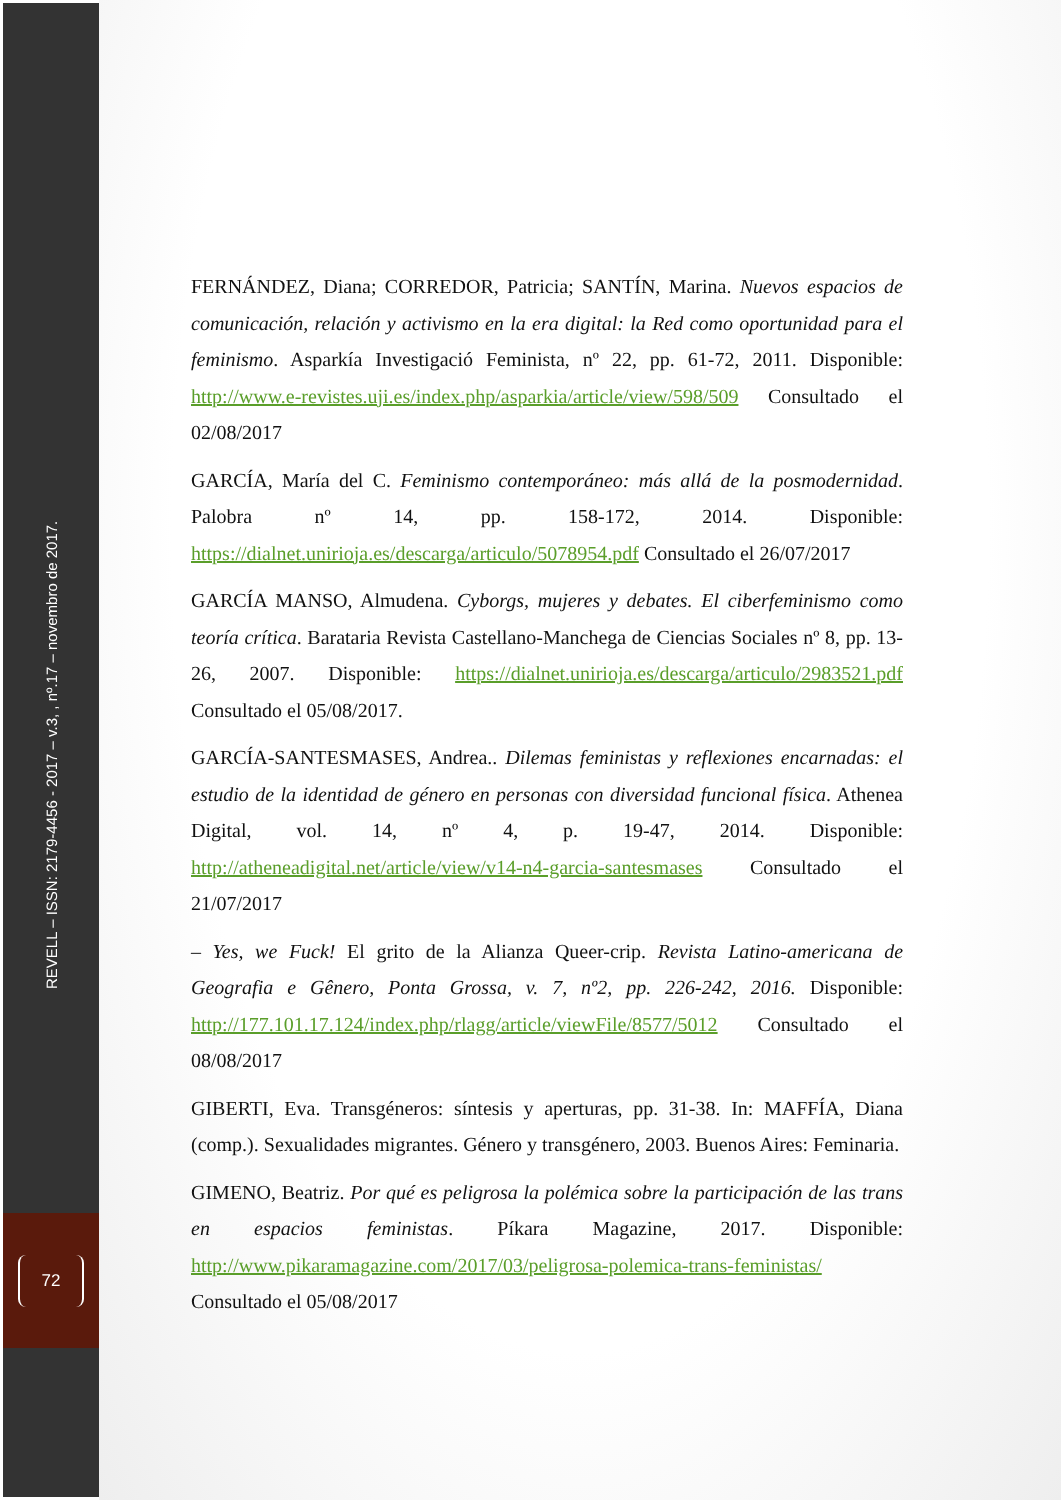REVELL – ISSN: 2179-4456 - 2017 – v.3, , nº.17 – novembro de 2017.
72
FERNÁNDEZ, Diana; CORREDOR, Patricia; SANTÍN, Marina. Nuevos espacios de comunicación, relación y activismo en la era digital: la Red como oportunidad para el feminismo. Asparkía Investigació Feminista, nº 22, pp. 61-72, 2011. Disponible: http://www.e-revistes.uji.es/index.php/asparkia/article/view/598/509 Consultado el 02/08/2017
GARCÍA, María del C. Feminismo contemporáneo: más allá de la posmodernidad. Palobra nº 14, pp. 158-172, 2014. Disponible: https://dialnet.unirioja.es/descarga/articulo/5078954.pdf Consultado el 26/07/2017
GARCÍA MANSO, Almudena. Cyborgs, mujeres y debates. El ciberfeminismo como teoría crítica. Barataria Revista Castellano-Manchega de Ciencias Sociales nº 8, pp. 13-26, 2007. Disponible: https://dialnet.unirioja.es/descarga/articulo/2983521.pdf Consultado el 05/08/2017.
GARCÍA-SANTESMASES, Andrea.. Dilemas feministas y reflexiones encarnadas: el estudio de la identidad de género en personas con diversidad funcional física. Athenea Digital, vol. 14, nº 4, p. 19-47, 2014. Disponible: http://atheneadigital.net/article/view/v14-n4-garcia-santesmases Consultado el 21/07/2017
– Yes, we Fuck! El grito de la Alianza Queer-crip. Revista Latino-americana de Geografia e Gênero, Ponta Grossa, v. 7, nº2, pp. 226-242, 2016. Disponible: http://177.101.17.124/index.php/rlagg/article/viewFile/8577/5012 Consultado el 08/08/2017
GIBERTI, Eva. Transgéneros: síntesis y aperturas, pp. 31-38. In: MAFFÍA, Diana (comp.). Sexualidades migrantes. Género y transgénero, 2003. Buenos Aires: Feminaria.
GIMENO, Beatriz. Por qué es peligrosa la polémica sobre la participación de las trans en espacios feministas. Píkara Magazine, 2017. Disponible: http://www.pikaramagazine.com/2017/03/peligrosa-polemica-trans-feministas/ Consultado el 05/08/2017